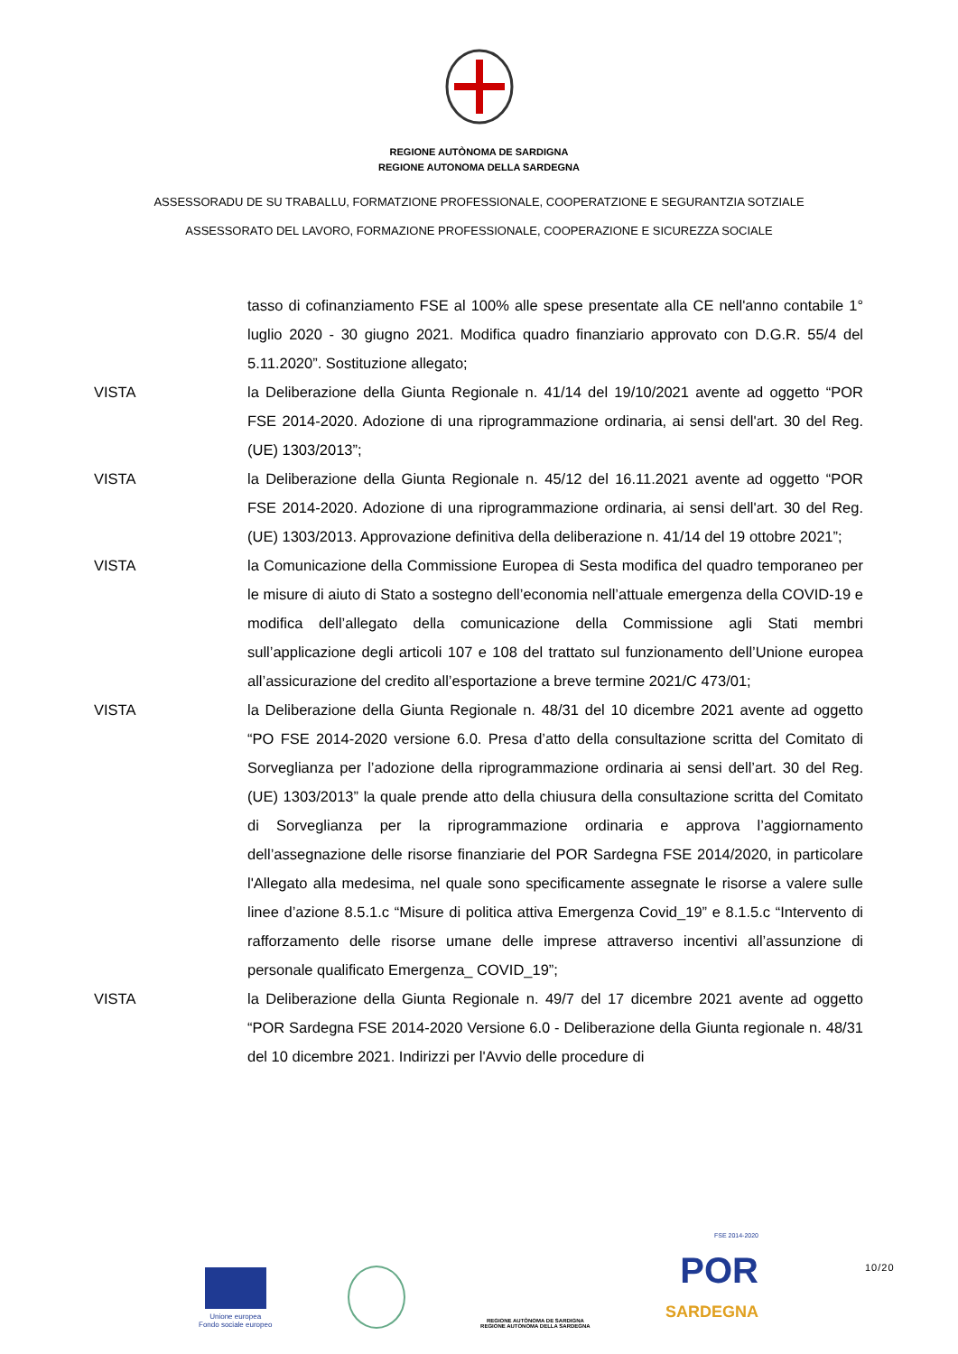REGIONE AUTÒNOMA DE SARDIGNA
REGIONE AUTONOMA DELLA SARDEGNA
ASSESSORADU DE SU TRABALLU, FORMATZIONE PROFESSIONALE, COOPERATZIONE E SEGURANTZIA SOTZIALE
ASSESSORATO DEL LAVORO, FORMAZIONE PROFESSIONALE, COOPERAZIONE E SICUREZZA SOCIALE
tasso di cofinanziamento FSE al 100% alle spese presentate alla CE nell'anno contabile 1° luglio 2020 - 30 giugno 2021. Modifica quadro finanziario approvato con D.G.R. 55/4 del 5.11.2020”. Sostituzione allegato;
VISTA la Deliberazione della Giunta Regionale n. 41/14 del 19/10/2021 avente ad oggetto “POR FSE 2014-2020. Adozione di una riprogrammazione ordinaria, ai sensi dell'art. 30 del Reg. (UE) 1303/2013”;
VISTA la Deliberazione della Giunta Regionale n. 45/12 del 16.11.2021 avente ad oggetto “POR FSE 2014-2020. Adozione di una riprogrammazione ordinaria, ai sensi dell'art. 30 del Reg. (UE) 1303/2013. Approvazione definitiva della deliberazione n. 41/14 del 19 ottobre 2021”;
VISTA la Comunicazione della Commissione Europea di Sesta modifica del quadro temporaneo per le misure di aiuto di Stato a sostegno dell’economia nell’attuale emergenza della COVID-19 e modifica dell’allegato della comunicazione della Commissione agli Stati membri sull’applicazione degli articoli 107 e 108 del trattato sul funzionamento dell’Unione europea all’assicurazione del credito all’esportazione a breve termine 2021/C 473/01;
VISTA la Deliberazione della Giunta Regionale n. 48/31 del 10 dicembre 2021 avente ad oggetto “PO FSE 2014-2020 versione 6.0. Presa d’atto della consultazione scritta del Comitato di Sorveglianza per l’adozione della riprogrammazione ordinaria ai sensi dell’art. 30 del Reg. (UE) 1303/2013” la quale prende atto della chiusura della consultazione scritta del Comitato di Sorveglianza per la riprogrammazione ordinaria e approva l’aggiornamento dell’assegnazione delle risorse finanziarie del POR Sardegna FSE 2014/2020, in particolare l'Allegato alla medesima, nel quale sono specificamente assegnate le risorse a valere sulle linee d’azione 8.5.1.c “Misure di politica attiva Emergenza Covid_19” e 8.1.5.c “Intervento di rafforzamento delle risorse umane delle imprese attraverso incentivi all’assunzione di personale qualificato Emergenza_ COVID_19”;
VISTA la Deliberazione della Giunta Regionale n. 49/7 del 17 dicembre 2021 avente ad oggetto “POR Sardegna FSE 2014-2020 Versione 6.0 - Deliberazione della Giunta regionale n. 48/31 del 10 dicembre 2021. Indirizzi per l'Avvio delle procedure di
Unione europea
Fondo sociale europeo
REGIONE AUTÒNOMA DE SARDIGNA
REGIONE AUTONOMA DELLA SARDEGNA
FSE 2014-2020
POR
SARDEGNA
10/20